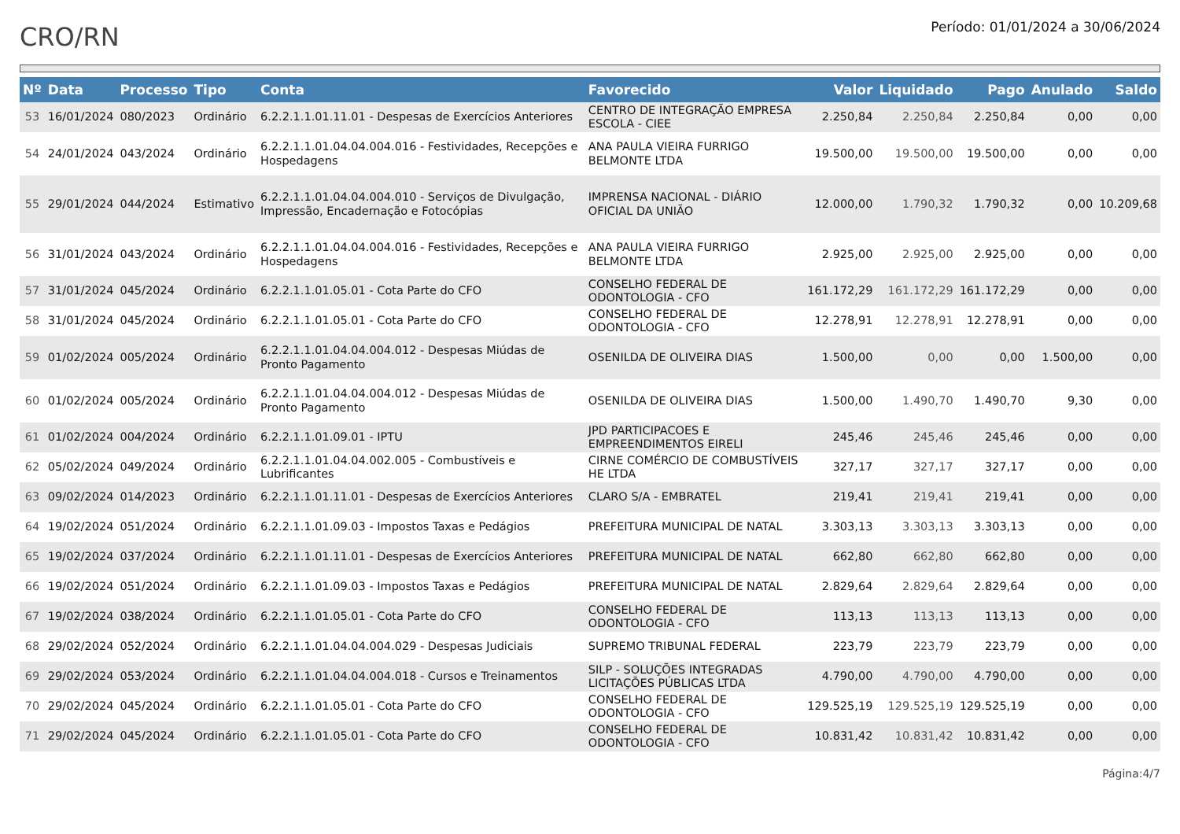CRO/RN
Período: 01/01/2024 a 30/06/2024
| Nº | Data | Processo | Tipo | Conta | Favorecido | Valor | Liquidado | Pago | Anulado | Saldo |
| --- | --- | --- | --- | --- | --- | --- | --- | --- | --- | --- |
| 53 | 16/01/2024 | 080/2023 | Ordinário | 6.2.2.1.1.01.11.01 - Despesas de Exercícios Anteriores | CENTRO DE INTEGRAÇÃO EMPRESA ESCOLA - CIEE | 2.250,84 | 2.250,84 | 2.250,84 | 0,00 | 0,00 |
| 54 | 24/01/2024 | 043/2024 | Ordinário | 6.2.2.1.1.01.04.04.004.016 - Festividades, Recepções e Hospedagens | ANA PAULA VIEIRA FURRIGO BELMONTE LTDA | 19.500,00 | 19.500,00 | 19.500,00 | 0,00 | 0,00 |
| 55 | 29/01/2024 | 044/2024 | Estimativo | 6.2.2.1.1.01.04.04.004.010 - Serviços de Divulgação, Impressão, Encadernação e Fotocópias | IMPRENSA NACIONAL - DIÁRIO OFICIAL DA UNIÃO | 12.000,00 | 1.790,32 | 1.790,32 | 0,00 | 10.209,68 |
| 56 | 31/01/2024 | 043/2024 | Ordinário | 6.2.2.1.1.01.04.04.004.016 - Festividades, Recepções e Hospedagens | ANA PAULA VIEIRA FURRIGO BELMONTE LTDA | 2.925,00 | 2.925,00 | 2.925,00 | 0,00 | 0,00 |
| 57 | 31/01/2024 | 045/2024 | Ordinário | 6.2.2.1.1.01.05.01 - Cota Parte do CFO | CONSELHO FEDERAL DE ODONTOLOGIA - CFO | 161.172,29 | 161.172,29 | 161.172,29 | 0,00 | 0,00 |
| 58 | 31/01/2024 | 045/2024 | Ordinário | 6.2.2.1.1.01.05.01 - Cota Parte do CFO | CONSELHO FEDERAL DE ODONTOLOGIA - CFO | 12.278,91 | 12.278,91 | 12.278,91 | 0,00 | 0,00 |
| 59 | 01/02/2024 | 005/2024 | Ordinário | 6.2.2.1.1.01.04.04.004.012 - Despesas Miúdas de Pronto Pagamento | OSENILDA DE OLIVEIRA DIAS | 1.500,00 | 0,00 | 0,00 | 1.500,00 | 0,00 |
| 60 | 01/02/2024 | 005/2024 | Ordinário | 6.2.2.1.1.01.04.04.004.012 - Despesas Miúdas de Pronto Pagamento | OSENILDA DE OLIVEIRA DIAS | 1.500,00 | 1.490,70 | 1.490,70 | 9,30 | 0,00 |
| 61 | 01/02/2024 | 004/2024 | Ordinário | 6.2.2.1.1.01.09.01 - IPTU | JPD PARTICIPACOES E EMPREENDIMENTOS EIRELI | 245,46 | 245,46 | 245,46 | 0,00 | 0,00 |
| 62 | 05/02/2024 | 049/2024 | Ordinário | 6.2.2.1.1.01.04.04.002.005 - Combustíveis e Lubrificantes | CIRNE COMÉRCIO DE COMBUSTÍVEIS HE LTDA | 327,17 | 327,17 | 327,17 | 0,00 | 0,00 |
| 63 | 09/02/2024 | 014/2023 | Ordinário | 6.2.2.1.1.01.11.01 - Despesas de Exercícios Anteriores | CLARO S/A - EMBRATEL | 219,41 | 219,41 | 219,41 | 0,00 | 0,00 |
| 64 | 19/02/2024 | 051/2024 | Ordinário | 6.2.2.1.1.01.09.03 - Impostos Taxas e Pedágios | PREFEITURA MUNICIPAL DE NATAL | 3.303,13 | 3.303,13 | 3.303,13 | 0,00 | 0,00 |
| 65 | 19/02/2024 | 037/2024 | Ordinário | 6.2.2.1.1.01.11.01 - Despesas de Exercícios Anteriores | PREFEITURA MUNICIPAL DE NATAL | 662,80 | 662,80 | 662,80 | 0,00 | 0,00 |
| 66 | 19/02/2024 | 051/2024 | Ordinário | 6.2.2.1.1.01.09.03 - Impostos Taxas e Pedágios | PREFEITURA MUNICIPAL DE NATAL | 2.829,64 | 2.829,64 | 2.829,64 | 0,00 | 0,00 |
| 67 | 19/02/2024 | 038/2024 | Ordinário | 6.2.2.1.1.01.05.01 - Cota Parte do CFO | CONSELHO FEDERAL DE ODONTOLOGIA - CFO | 113,13 | 113,13 | 113,13 | 0,00 | 0,00 |
| 68 | 29/02/2024 | 052/2024 | Ordinário | 6.2.2.1.1.01.04.04.004.029 - Despesas Judiciais | SUPREMO TRIBUNAL FEDERAL | 223,79 | 223,79 | 223,79 | 0,00 | 0,00 |
| 69 | 29/02/2024 | 053/2024 | Ordinário | 6.2.2.1.1.01.04.04.004.018 - Cursos e Treinamentos | SILP - SOLUÇÕES INTEGRADAS LICITAÇÕES PÚBLICAS LTDA | 4.790,00 | 4.790,00 | 4.790,00 | 0,00 | 0,00 |
| 70 | 29/02/2024 | 045/2024 | Ordinário | 6.2.2.1.1.01.05.01 - Cota Parte do CFO | CONSELHO FEDERAL DE ODONTOLOGIA - CFO | 129.525,19 | 129.525,19 | 129.525,19 | 0,00 | 0,00 |
| 71 | 29/02/2024 | 045/2024 | Ordinário | 6.2.2.1.1.01.05.01 - Cota Parte do CFO | CONSELHO FEDERAL DE ODONTOLOGIA - CFO | 10.831,42 | 10.831,42 | 10.831,42 | 0,00 | 0,00 |
Página:4/7